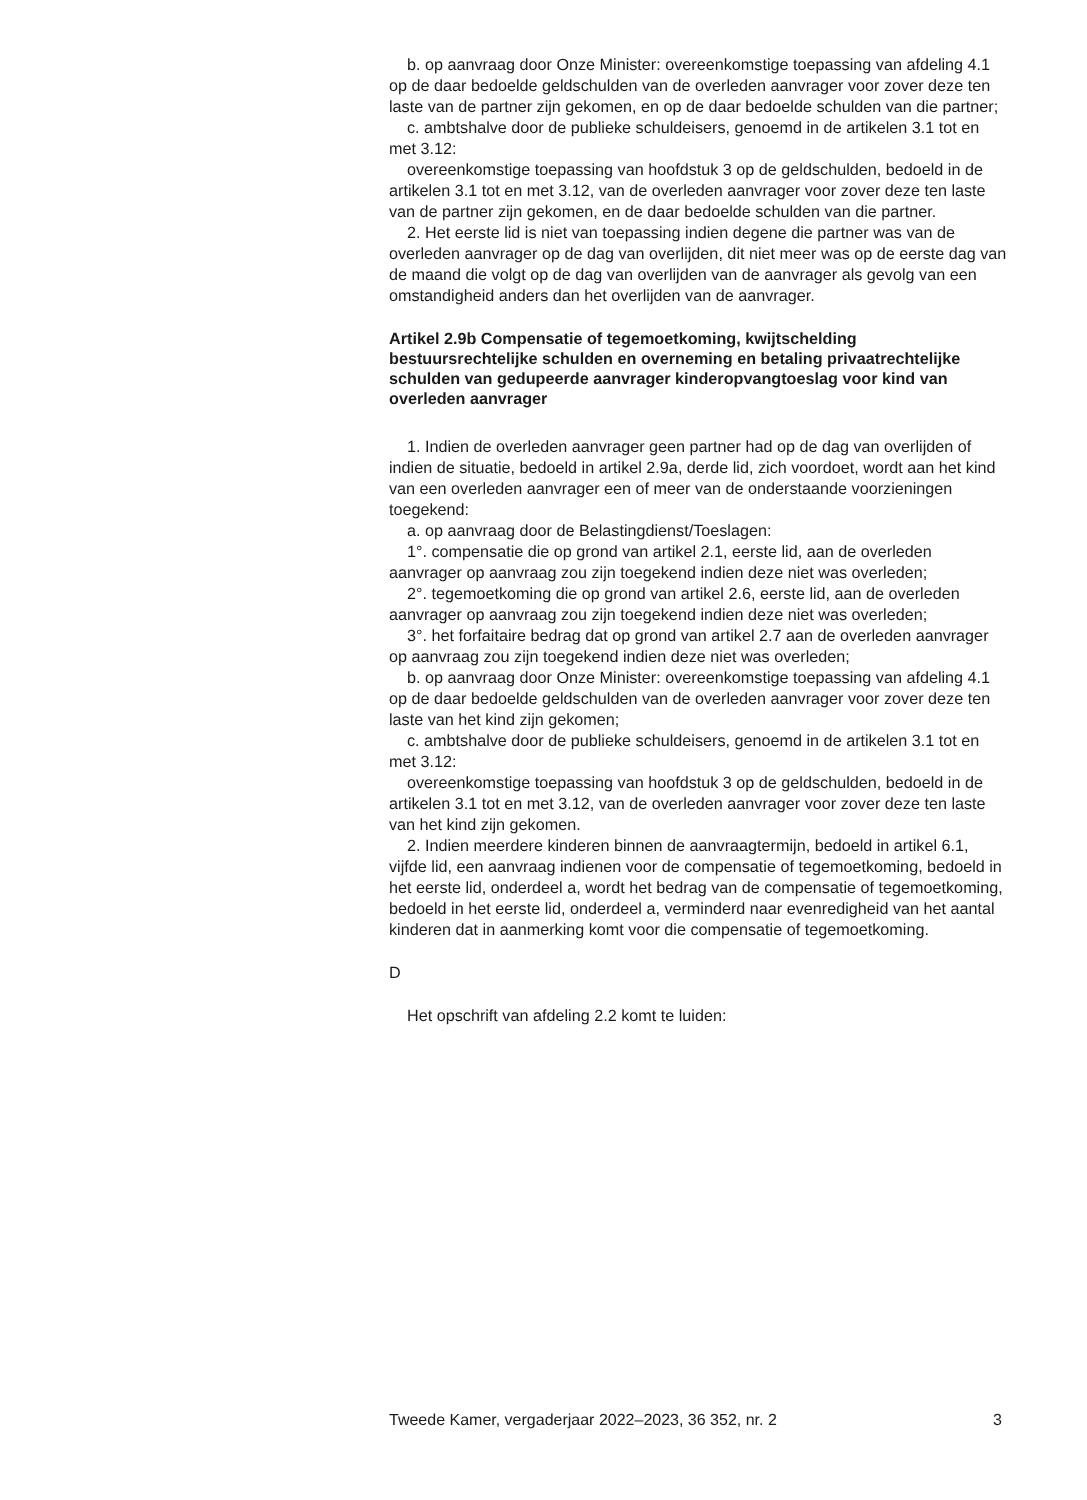b. op aanvraag door Onze Minister: overeenkomstige toepassing van afdeling 4.1 op de daar bedoelde geldschulden van de overleden aanvrager voor zover deze ten laste van de partner zijn gekomen, en op de daar bedoelde schulden van die partner;
c. ambtshalve door de publieke schuldeisers, genoemd in de artikelen 3.1 tot en met 3.12:
overeenkomstige toepassing van hoofdstuk 3 op de geldschulden, bedoeld in de artikelen 3.1 tot en met 3.12, van de overleden aanvrager voor zover deze ten laste van de partner zijn gekomen, en de daar bedoelde schulden van die partner.
2. Het eerste lid is niet van toepassing indien degene die partner was van de overleden aanvrager op de dag van overlijden, dit niet meer was op de eerste dag van de maand die volgt op de dag van overlijden van de aanvrager als gevolg van een omstandigheid anders dan het overlijden van de aanvrager.
Artikel 2.9b Compensatie of tegemoetkoming, kwijtschelding bestuursrechtelijke schulden en overneming en betaling privaatrechtelijke schulden van gedupeerde aanvrager kinderopvangtoeslag voor kind van overleden aanvrager
1. Indien de overleden aanvrager geen partner had op de dag van overlijden of indien de situatie, bedoeld in artikel 2.9a, derde lid, zich voordoet, wordt aan het kind van een overleden aanvrager een of meer van de onderstaande voorzieningen toegekend:
a. op aanvraag door de Belastingdienst/Toeslagen:
1°. compensatie die op grond van artikel 2.1, eerste lid, aan de overleden aanvrager op aanvraag zou zijn toegekend indien deze niet was overleden;
2°. tegemoetkoming die op grond van artikel 2.6, eerste lid, aan de overleden aanvrager op aanvraag zou zijn toegekend indien deze niet was overleden;
3°. het forfaitaire bedrag dat op grond van artikel 2.7 aan de overleden aanvrager op aanvraag zou zijn toegekend indien deze niet was overleden;
b. op aanvraag door Onze Minister: overeenkomstige toepassing van afdeling 4.1 op de daar bedoelde geldschulden van de overleden aanvrager voor zover deze ten laste van het kind zijn gekomen;
c. ambtshalve door de publieke schuldeisers, genoemd in de artikelen 3.1 tot en met 3.12:
overeenkomstige toepassing van hoofdstuk 3 op de geldschulden, bedoeld in de artikelen 3.1 tot en met 3.12, van de overleden aanvrager voor zover deze ten laste van het kind zijn gekomen.
2. Indien meerdere kinderen binnen de aanvraagtermijn, bedoeld in artikel 6.1, vijfde lid, een aanvraag indienen voor de compensatie of tegemoetkoming, bedoeld in het eerste lid, onderdeel a, wordt het bedrag van de compensatie of tegemoetkoming, bedoeld in het eerste lid, onderdeel a, verminderd naar evenredigheid van het aantal kinderen dat in aanmerking komt voor die compensatie of tegemoetkoming.
D
Het opschrift van afdeling 2.2 komt te luiden:
Tweede Kamer, vergaderjaar 2022–2023, 36 352, nr. 2 3